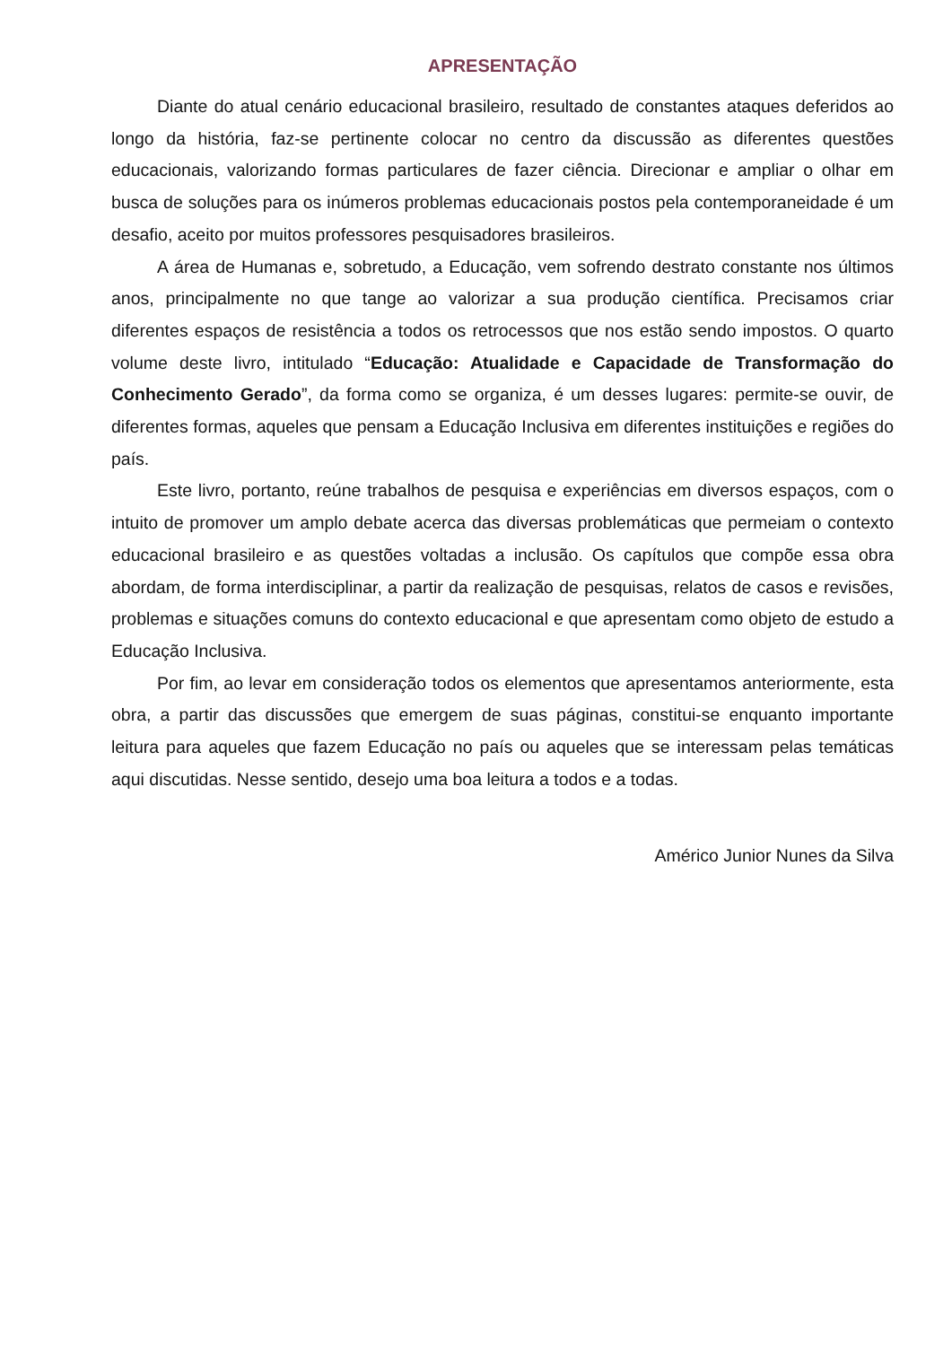APRESENTAÇÃO
Diante do atual cenário educacional brasileiro, resultado de constantes ataques deferidos ao longo da história, faz-se pertinente colocar no centro da discussão as diferentes questões educacionais, valorizando formas particulares de fazer ciência. Direcionar e ampliar o olhar em busca de soluções para os inúmeros problemas educacionais postos pela contemporaneidade é um desafio, aceito por muitos professores pesquisadores brasileiros.
A área de Humanas e, sobretudo, a Educação, vem sofrendo destrato constante nos últimos anos, principalmente no que tange ao valorizar a sua produção científica. Precisamos criar diferentes espaços de resistência a todos os retrocessos que nos estão sendo impostos. O quarto volume deste livro, intitulado “Educação: Atualidade e Capacidade de Transformação do Conhecimento Gerado”, da forma como se organiza, é um desses lugares: permite-se ouvir, de diferentes formas, aqueles que pensam a Educação Inclusiva em diferentes instituições e regiões do país.
Este livro, portanto, reúne trabalhos de pesquisa e experiências em diversos espaços, com o intuito de promover um amplo debate acerca das diversas problemáticas que permeiam o contexto educacional brasileiro e as questões voltadas a inclusão. Os capítulos que compõe essa obra abordam, de forma interdisciplinar, a partir da realização de pesquisas, relatos de casos e revisões, problemas e situações comuns do contexto educacional e que apresentam como objeto de estudo a Educação Inclusiva.
Por fim, ao levar em consideração todos os elementos que apresentamos anteriormente, esta obra, a partir das discussões que emergem de suas páginas, constitui-se enquanto importante leitura para aqueles que fazem Educação no país ou aqueles que se interessam pelas temáticas aqui discutidas. Nesse sentido, desejo uma boa leitura a todos e a todas.
Américo Junior Nunes da Silva